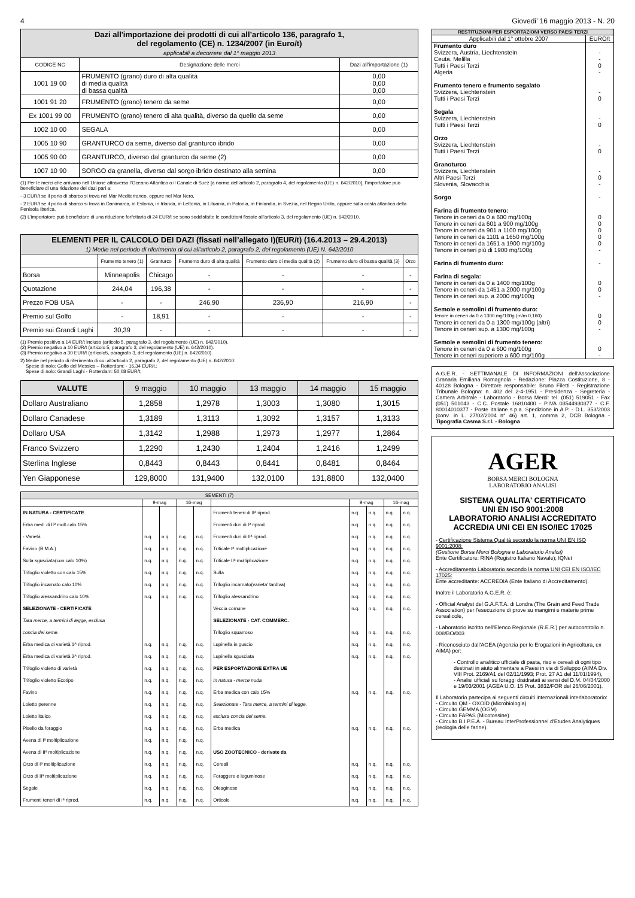4 Giovedi’ 16 maggio 2013 - N. 20
| Dazi all'importazione dei prodotti di cui all’articolo 136, paragrafo 1, del regolamento (CE) n. 1234/2007 (in Euro/t) applicabili a decorrere dal 1° maggio 2013 | | |
| --- | --- | --- |
| CODICE NC | Designazione delle merci | Dazi all’importazione (1) |
| 1001 19 00 | FRUMENTO (grano) duro di alta qualità di media qualità di bassa qualità | 0,00 0,00 0,00 |
| 1001 91 20 | FRUMENTO (grano) tenero da seme | 0,00 |
| Ex 1001 99 00 | FRUMENTO (grano) tenero di alta qualità, diverso da quello da seme | 0,00 |
| 1002 10 00 | SEGALA | 0,00 |
| 1005 10 90 | GRANTURCO da seme, diverso dal granturco ibrido | 0,00 |
| 1005 90 00 | GRANTURCO, diverso dal granturco da seme (2) | 0,00 |
| 1007 10 90 | SORGO da granella, diverso dal sorgo ibrido destinato alla semina | 0,00 |
(1) Per le merci che arrivano nell’Unione attraverso l’Oceano Atlantico o il Canale di Suez [a norma dell’articolo 2, paragrafo 4, del regolamento (UE) n. 642/2010], l’importatore può beneficiare di una riduzione dei dazi pari a:
- 3 EUR/t se il porto di sbarco si trova nel Mar Mediterraneo, oppure nel Mar Nero,
- 2 EUR/t se il porto di sbarco si trova in Danimarca, in Estonia, in Irlanda, in Lettonia, in Lituania, in Polonia, in Finlandia, in Svezia, nel Regno Unito, oppure sulla costa atlantica della Penisola Iberica.
(2) L’importatore può beneficiare di una riduzione forfettaria di 24 EUR/t se sono soddisfatte le condizioni fissate all’articolo 3, del regolamento (UE) n. 642/2010.
| ELEMENTI PER IL CALCOLO DEI DAZI (fissati nell’allegato I)(EUR/t) (16.4.2013 – 29.4.2013) 1) Medie nel periodo di riferimento di cui all'articolo 2, paragrafo 2, del regolamento (UE) N. 642/2010 | | | | | | |
| --- | --- | --- | --- | --- | --- | --- |
| | Frumento tenero (1) | Granturco | Frumento duro di alta qualità | Frumento duro di media qualità (2) | Frumento duro di bassa qualità (3) | Orzo |
| Borsa | Minneapolis | Chicago | - | - | - | - |
| Quotazione | 244,04 | 196,38 | - | - | - | - |
| Prezzo FOB USA | - | - | 246,90 | 236,90 | 216,90 | - |
| Premio sul Golfo | - | 18,91 | - | - | - | - |
| Premio sui Grandi Laghi | 30,39 | - | - | - | - | - |
(1) Premio positivo a 14 EUR/t incluso (articolo 5, paragrafo 3, del regolamento (UE) n. 642/2010).
(2) Premio negativo a 10 EUR/t (articolo 5, paragrafo 3, del regolamento (UE) n. 642/2010).
(3) Premio negativo a 30 EUR/t (articolo5, paragrafo 3, del regolamento (UE) n. 642/2010).
2) Medie nel periodo di riferimento di cui all'articolo 2, paragrafo 2, del regolamento (UE) n. 642/2010:
Spese di nolo: Golfo del Messico – Rotterdam: - 16,34 EUR/t.;
Spese di nolo: Grandi Laghi - Rotterdam: 50,08 EUR/t;
| VALUTE | 9 maggio | 10 maggio | 13 maggio | 14 maggio | 15 maggio |
| Dollaro Australiano | 1,2858 | 1,2978 | 1,3003 | 1,3080 | 1,3015 |
| Dollaro Canadese | 1,3189 | 1,3113 | 1,3092 | 1,3157 | 1,3133 |
| Dollaro USA | 1,3142 | 1,2988 | 1,2973 | 1,2977 | 1,2864 |
| Franco Svizzero | 1,2290 | 1,2430 | 1,2404 | 1,2416 | 1,2499 |
| Sterlina Inglese | 0,8443 | 0,8443 | 0,8441 | 0,8481 | 0,8464 |
| Yen Giapponese | 129,8000 | 131,9400 | 132,0100 | 131,8800 | 132,0400 |
| SEMENTI (7) | | | | | | | | | |
| --- | --- | --- | --- | --- | --- | --- | --- | --- | --- |
| | 9-mag | | 16-mag | | | 9-mag | | 16-mag | |
| IN NATURA - CERTIFICATE | | | | | Frumenti teneri di IIª riprod. | n.q. | n.q. | n.q. | n.q. |
| Erba med. di IIª molt.calo 15% | | | | | Frumenti duri di Iª riprod. | n.q. | n.q. | n.q. | n.q. |
| - Varietà | n.q. | n.q. | n.q. | n.q. | Frumenti duri di IIª riprod. | n.q. | n.q. | n.q. | n.q. |
| Favino (B.M.A.) | n.q. | n.q. | n.q. | n.q. | Triticale Iª moltiplicazione | n.q. | n.q. | n.q. | n.q. |
| Sulla sgusciata(con calo 10%) | n.q. | n.q. | n.q. | n.q. | Triticale IIª moltiplicazione | n.q. | n.q. | n.q. | n.q. |
| Trifoglio violetto con calo 15% | n.q. | n.q. | n.q. | n.q. | Sulla | n.q. | n.q. | n.q. | n.q. |
| Trifoglio incarnato calo 10% | n.q. | n.q. | n.q. | n.q. | Trifoglio incarnato(varieta' tardiva) | n.q. | n.q. | n.q. | n.q. |
| Trifoglio alessandrino calo 10% | n.q. | n.q. | n.q. | n.q. | Trifoglio alessandrino | n.q. | n.q. | n.q. | n.q. |
| SELEZIONATE - CERTIFICATE | | | | | Veccia comune | n.q. | n.q. | n.q. | n.q. |
| Tara merce, a termini di legge, esclusa | | | | | SELEZIONATE - CAT. COMMERC. | | | | |
| concia del seme. | | | | | Trifoglio squarroso | n.q. | n.q. | n.q. | n.q. |
| Erba medica di varietà 1^ riprod. | n.q. | n.q. | n.q. | n.q. | Lupinella in guscio | n.q. | n.q. | n.q. | n.q. |
| Erba medica di varietà 2^ riprod. | n.q. | n.q. | n.q. | n.q. | Lupinella sgusciata | n.q. | n.q. | n.q. | n.q. |
| Trifoglio violetto di varietà | n.q. | n.q. | n.q. | n.q. | PER ESPORTAZIONE EXTRA UE | | | | |
| Trifoglio violetto Ecotipo | n.q. | n.q. | n.q. | n.q. | In natura - merce nuda | | | | |
| Favino | n.q. | n.q. | n.q. | n.q. | Erba medica con calo 15% | n.q. | n.q. | n.q. | n.q. |
| Loietto perenne | n.q. | n.q. | n.q. | n.q. | Selezionate - Tara merce, a termini di legge, | | | | |
| Loietto italico | n.q. | n.q. | n.q. | n.q. | esclusa concia del seme. | | | | |
| Pisello da foraggio | n.q. | n.q. | n.q. | n.q. | Erba medica | n.q. | n.q. | n.q. | n.q. |
| Avena di Iª moltiplicazione | n.q. | n.q. | n.q. | n.q. | | | | | |
| Avena di IIª moltiplicazione | n.q. | n.q. | n.q. | n.q. | USO ZOOTECNICO - derivate da | | | | |
| Orzo di Iª moltiplicazione | n.q. | n.q. | n.q. | n.q. | Cereali | n.q. | n.q. | n.q. | n.q. |
| Orzo di IIª moltiplicazione | n.q. | n.q. | n.q. | n.q. | Foraggere e leguminose | n.q. | n.q. | n.q. | n.q. |
| Segale | n.q. | n.q. | n.q. | n.q. | Oleaginose | n.q. | n.q. | n.q. | n.q. |
| Frumenti teneri di Iª riprod. | n.q. | n.q. | n.q. | n.q. | Orticole | n.q. | n.q. | n.q. | n.q. |
| RESTITUZIONI PER ESPORTAZIONI VERSO PAESI TERZI | |
| Applicabili dal 1° ottobre 2007 | EURO/t |
| Frumento duro | |
| Svizzera, Austria, Liechtenstein | - |
| Ceuta, Melilla | - |
| Tutti i Paesi Terzi | 0 |
| Algeria | - |
| Frumento tenero e frumento segalato | |
| Svizzera, Liechtenstein | - |
| Tutti i Paesi Terzi | 0 |
| Segala | |
| Svizzera, Liechtenstein | - |
| Tutti i Paesi Terzi | 0 |
| Orzo | |
| Svizzera, Liechtenstein | - |
| Tutti i Paesi Terzi | 0 |
| Granoturco | |
| Svizzera, Liechtenstein | - |
| Altri Paesi Terzi | 0 |
| Slovenia, Slovacchia | - |
| Sorgo | - |
| Farina di frumento tenero: | |
| Tenore in ceneri da 0 a 600 mg/100g | 0 |
| Tenore in ceneri da 601 a 900 mg/100g | 0 |
| Tenore in ceneri da 901 a 1100 mg/100g | 0 |
| Tenore in ceneri da 1101 a 1650 mg/100g | 0 |
| Tenore in ceneri da 1651 a 1900 mg/100g | 0 |
| Tenore in ceneri più di 1900 mg/100g | - |
| Farina di frumento duro: | - |
| Farina di segala: | |
| Tenore in ceneri da 0 a 1400 mg/100g | 0 |
| Tenore in ceneri da 1451 a 2000 mg/100g | 0 |
| Tenore in ceneri sup. a 2000 mg/100g | - |
| Semole e semolini di frumento duro: | |
| Tenore in ceneri da 0 a 1300 mg/100g (m/m 0,160) | 0 |
| Tenore in ceneri da 0 a 1300 mg/100g (altri) | 0 |
| Tenore in ceneri sup. a 1300 mg/100g | - |
| Semole e semolini di frumento tenero: | |
| Tenore in ceneri da 0 a 600 mg/100g | 0 |
| Tenore in ceneri superiore a 600 mg/100g | - |
A.G.E.R. - SETTIMANALE DI INFORMAZIONI dell'Associazione Granaria Emiliana Romagnola - Redazione: Piazza Costituzione, 8 - 40128 Bologna - Direttore responsabile: Bruno Filetti - Registrazione Tribunale Bologna: n. 402 del 2-4-1951 - Presidenza - Segreteria - Camera Arbitrale - Laboratorio - Borsa Merci: tel. (051) 519051 - Fax (051) 501043 - C.C. Postale 16810400 - P.IVA 03544930377 - C.F. 80014010377 - Poste Italiane s.p.a. Spedizione in A.P. - D.L. 353/2003 (conv. in L. 27/02/2004 n° 46) art. 1, comma 2, DCB Bologna - Tipografia Casma S.r.l. - Bologna
AGER
BORSA MERCI BOLOGNA
LABORATORIO ANALISI
SISTEMA QUALITA' CERTIFICATO
UNI EN ISO 9001:2008
LABORATORIO ANALISI ACCREDITATO
ACCREDIA UNI CEI EN ISO/IEC 17025
- Certificazione Sistema Qualità secondo la norma UNI EN ISO 9001:2008:
(Gestione Borsa Merci Bologna e Laboratorio Analisi)
Ente Certificatore: RINA (Registro Italiano Navale); IQNet
- Accreditamento Laboratorio secondo la norma UNI CEI EN ISO/IEC 17025:
Ente accreditante: ACCREDIA (Ente Italiano di Accreditamento).
Inoltre il Laboratorio A.G.E.R. è:
- Official Analyst del G.A.F.T.A. di Londra (The Grain and Feed Trade Association) per l'esecuzione di prove su mangimi e materie prime cerealicole,
- Laboratorio iscritto nell'Elenco Regionale (R.E.R.) per autocontrollo n. 008/BO/003
- Riconosciuto dall'AGEA (Agenzia per le Erogazioni in Agricoltura, ex AIMA) per:
- Controllo analitico ufficiale di pasta, riso e cereali di ogni tipo destinati in aiuto alimentare a Paesi in via di Sviluppo (AIMA Div. VIII Prot. 2169/A1 del 02/11/1993; Prot. 27 A1 del 11/01/1994),
- Analisi ufficiali su foraggi disidratati ai sensi del D.M. 04/04/2000 e 19/03/2001 (AGEA U.O. 15 Prot. 3832/FOR del 26/06/2001).
Il Laboratorio partecipa ai seguenti circuiti internazionali interlaboratorio:
- Circuito QM - OXOID (Microbiologia)
- Circuito GEMMA (OGM)
- Circuito FAPAS (Micotossine)
- Circuito B.I.P.E.A. - Bureau InterProfessionnel d'Etudes Analytiques (reologia delle farine).